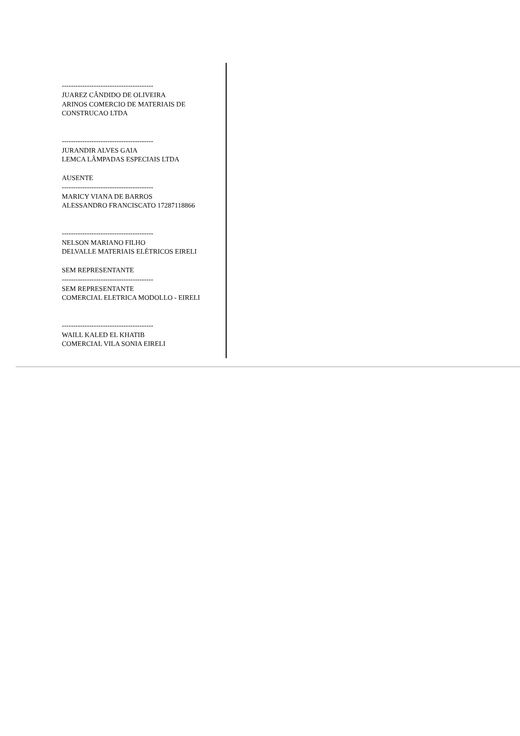----------------------------------------
JUAREZ CÂNDIDO DE OLIVEIRA
ARINOS COMERCIO DE MATERIAIS DE CONSTRUCAO LTDA
----------------------------------------
JURANDIR ALVES GAIA
LEMCA LÂMPADAS ESPECIAIS LTDA
AUSENTE
----------------------------------------
MARICY VIANA DE BARROS
ALESSANDRO FRANCISCATO 17287118866
----------------------------------------
NELSON MARIANO FILHO
DELVALLE MATERIAIS ELÉTRICOS EIRELI
SEM REPRESENTANTE
----------------------------------------
SEM REPRESENTANTE
COMERCIAL ELETRICA MODOLLO - EIRELI
----------------------------------------
WAILL KALED EL KHATIB
COMERCIAL VILA SONIA EIRELI